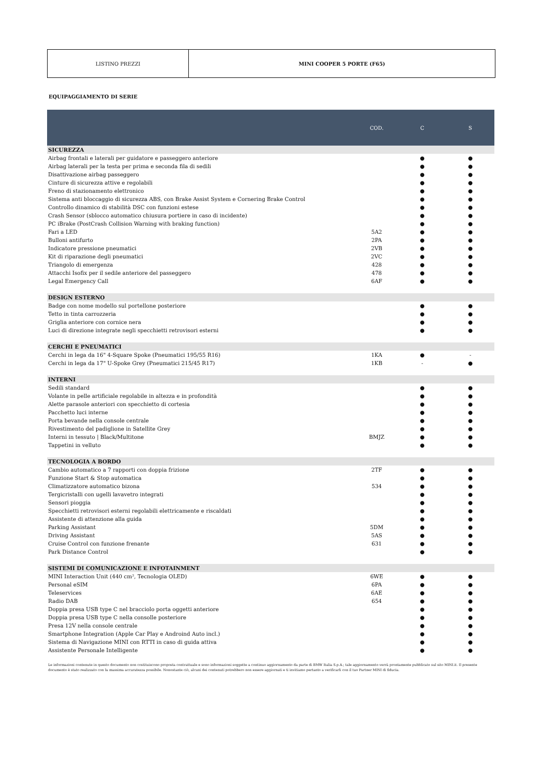LISTINO PREZZI MINI COOPER 5 PORTE (F65)
EQUIPAGGIAMENTO DI SERIE
| | COD. | C | S |
| --- | --- | --- | --- |
| SICUREZZA | | | |
| Airbag frontali e laterali per guidatore e passeggero anteriore | | ● | ● |
| Airbag laterali per la testa per prima e seconda fila di sedili | | ● | ● |
| Disattivazione airbag passeggero | | ● | ● |
| Cinture di sicurezza attive e regolabili | | ● | ● |
| Freno di stazionamento elettronico | | ● | ● |
| Sistema anti bloccaggio di sicurezza ABS, con Brake Assist System e Cornering Brake Control | | ● | ● |
| Controllo dinamico di stabilità DSC con funzioni estese | | ● | ● |
| Crash Sensor (sblocco automatico chiusura portiere in caso di incidente) | | ● | ● |
| PC iBrake (PostCrash Collision Warning with braking function) | | ● | ● |
| Fari a LED | 5A2 | ● | ● |
| Bulloni antifurto | 2PA | ● | ● |
| Indicatore pressione pneumatici | 2VB | ● | ● |
| Kit di riparazione degli pneumatici | 2VC | ● | ● |
| Triangolo di emergenza | 428 | ● | ● |
| Attacchi Isofix per il sedile anteriore del passeggero | 478 | ● | ● |
| Legal Emergency Call | 6AF | ● | ● |
| DESIGN ESTERNO | | | |
| Badge con nome modello sul portellone posteriore | | ● | ● |
| Tetto in tinta carrozzeria | | ● | ● |
| Griglia anteriore con cornice nera | | ● | ● |
| Luci di direzione integrate negli specchietti retrovisori esterni | | ● | ● |
| CERCHI E PNEUMATICI | | | |
| Cerchi in lega da 16" 4-Square Spoke (Pneumatici 195/55 R16) | 1KA | ● | - |
| Cerchi in lega da 17" U-Spoke Grey (Pneumatici 215/45 R17) | 1KB | - | ● |
| INTERNI | | | |
| Sedili standard | | ● | ● |
| Volante in pelle artificiale regolabile in altezza e in profondità | | ● | ● |
| Alette parasole anteriori con specchietto di cortesia | | ● | ● |
| Pacchetto luci interne | | ● | ● |
| Porta bevande nella console centrale | | ● | ● |
| Rivestimento del padiglione in Satellite Grey | | ● | ● |
| Interni in tessuto / Black/Multitone | BMJZ | ● | ● |
| Tappetini in velluto | | ● | ● |
| TECNOLOGIA A BORDO | | | |
| Cambio automatico a 7 rapporti con doppia frizione | 2TF | ● | ● |
| Funzione Start & Stop automatica | | ● | ● |
| Climatizzatore automatico bizona | 534 | ● | ● |
| Tergicristalli con ugelli lavavetro integrati | | ● | ● |
| Sensori pioggia | | ● | ● |
| Specchietti retrovisori esterni regolabili elettricamente e riscaldati | | ● | ● |
| Assistente di attenzione alla guida | | ● | ● |
| Parking Assistant | 5DM | ● | ● |
| Driving Assistant | 5AS | ● | ● |
| Cruise Control con funzione frenante | 631 | ● | ● |
| Park Distance Control | | ● | ● |
| SISTEMI DI COMUNICAZIONE E INFOTAINMENT | | | |
| MINI Interaction Unit (440 cm², Tecnologia OLED) | 6WE | ● | ● |
| Personal eSIM | 6PA | ● | ● |
| Teleservices | 6AE | ● | ● |
| Radio DAB | 654 | ● | ● |
| Doppia presa USB type C nel bracciolo porta oggetti anteriore | | ● | ● |
| Doppia presa USB type C nella consolle posteriore | | ● | ● |
| Presa 12V nella console centrale | | ● | ● |
| Smartphone Integration (Apple Car Play e Androind Auto incl.) | | ● | ● |
| Sistema di Navigazione MINI con RTTI in caso di guida attiva | | ● | ● |
| Assistente Personale Intelligente | | ● | ● |
Le informazioni contenute in questo documento non costituiscono proposta contrattuale e sono informazioni soggette a continuo aggiornamento da parte di BMW Italia S.p.A.; tale aggiornamento verrà prontamente pubblicato sul sito MINI.it. Il presente documento è stato realizzato con la massima accuratezza possibile. Nonostante ciò, alcuni dei contenuti potrebbero non essere aggiornati e ti invitiamo pertanto a verificarli con il tuo Partner MINI di fiducia.